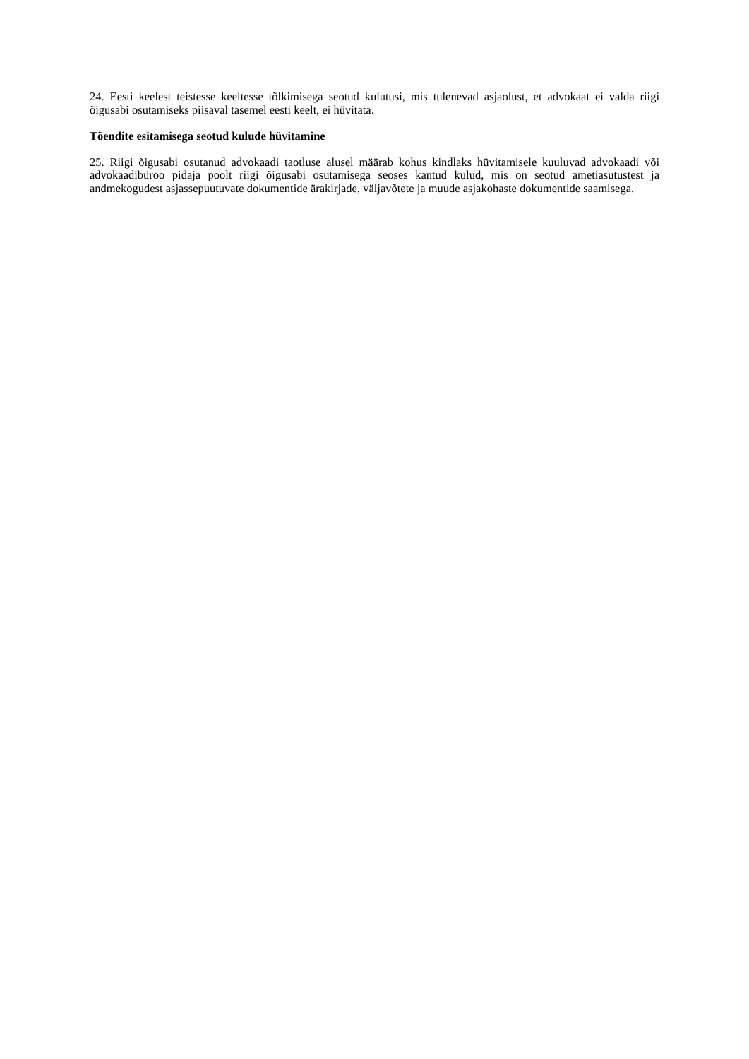24. Eesti keelest teistesse keeltesse tõlkimisega seotud kulutusi, mis tulenevad asjaolust, et advokaat ei valda riigi õigusabi osutamiseks piisaval tasemel eesti keelt, ei hüvitata.
Tõendite esitamisega seotud kulude hüvitamine
25. Riigi õigusabi osutanud advokaadi taotluse alusel määrab kohus kindlaks hüvitamisele kuuluvad advokaadi või advokaadibüroo pidaja poolt riigi õigusabi osutamisega seoses kantud kulud, mis on seotud ametiasutustest ja andmekogudest asjassepuutuvate dokumentide ärakirjade, väljavõtete ja muude asjakohaste dokumentide saamisega.